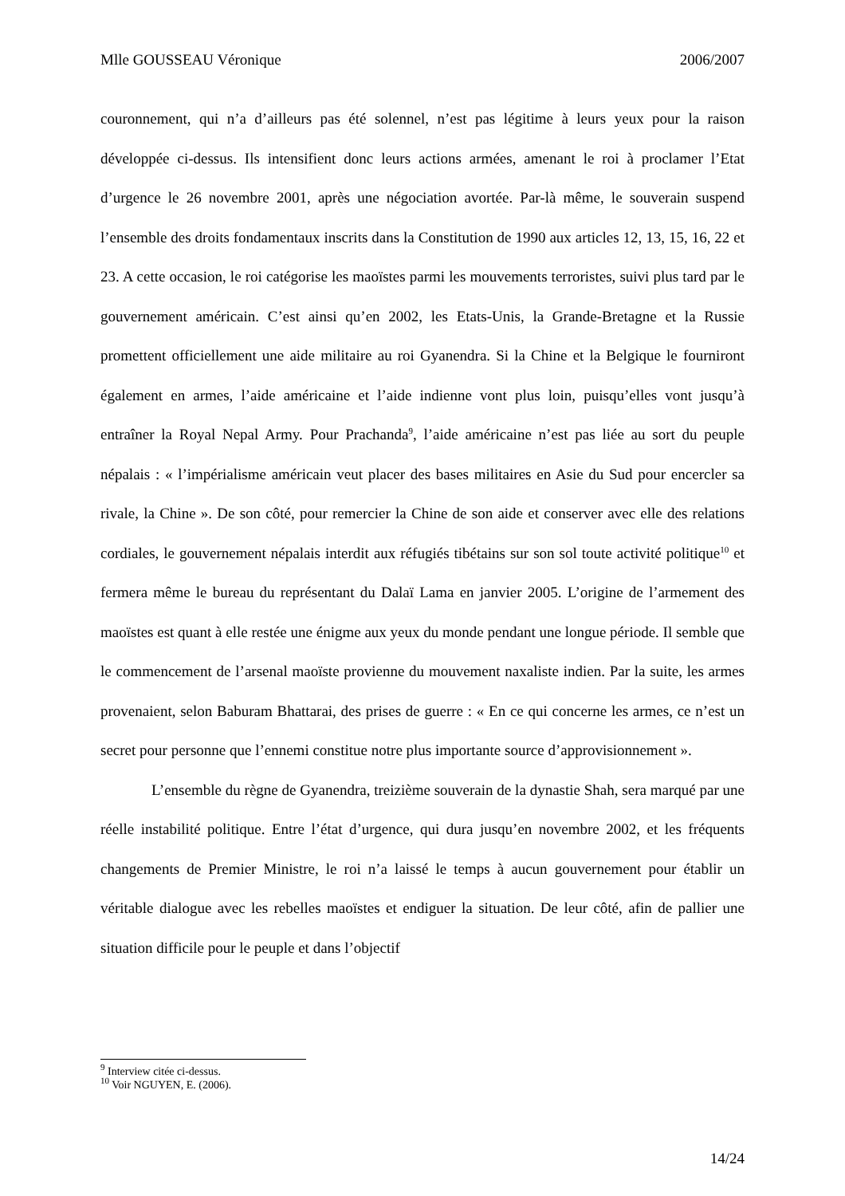Mlle GOUSSEAU Véronique 2006/2007
couronnement, qui n’a d’ailleurs pas été solennel, n’est pas légitime à leurs yeux pour la raison développée ci-dessus. Ils intensifient donc leurs actions armées, amenant le roi à proclamer l’Etat d’urgence le 26 novembre 2001, après une négociation avortée. Par-là même, le souverain suspend l’ensemble des droits fondamentaux inscrits dans la Constitution de 1990 aux articles 12, 13, 15, 16, 22 et 23. A cette occasion, le roi catégorise les maoïstes parmi les mouvements terroristes, suivi plus tard par le gouvernement américain. C’est ainsi qu’en 2002, les Etats-Unis, la Grande-Bretagne et la Russie promettent officiellement une aide militaire au roi Gyanendra. Si la Chine et la Belgique le fourniront également en armes, l’aide américaine et l’aide indienne vont plus loin, puisqu’elles vont jusqu’à entraîner la Royal Nepal Army. Pour Prachanda<sup>9</sup>, l’aide américaine n’est pas liée au sort du peuple népalais : « l’impérialisme américain veut placer des bases militaires en Asie du Sud pour encercler sa rivale, la Chine ». De son côté, pour remercier la Chine de son aide et conserver avec elle des relations cordiales, le gouvernement népalais interdit aux réfugiés tibétains sur son sol toute activité politique<sup>10</sup> et fermera même le bureau du représentant du Dalaï Lama en janvier 2005. L’origine de l’armement des maoïstes est quant à elle restée une énigme aux yeux du monde pendant une longue période. Il semble que le commencement de l’arsenal maoïste provienne du mouvement naxaliste indien. Par la suite, les armes provenaient, selon Baburam Bhattarai, des prises de guerre : « En ce qui concerne les armes, ce n’est un secret pour personne que l’ennemi constitue notre plus importante source d’approvisionnement ».
L’ensemble du règne de Gyanendra, treizième souverain de la dynastie Shah, sera marqué par une réelle instabilité politique. Entre l’état d’urgence, qui dura jusqu’en novembre 2002, et les fréquents changements de Premier Ministre, le roi n’a laissé le temps à aucun gouvernement pour établir un véritable dialogue avec les rebelles maoïstes et endiguer la situation. De leur côté, afin de pallier une situation difficile pour le peuple et dans l’objectif
<sup>9</sup> Interview citée ci-dessus.
<sup>10</sup> Voir NGUYEN, E. (2006).
14/24